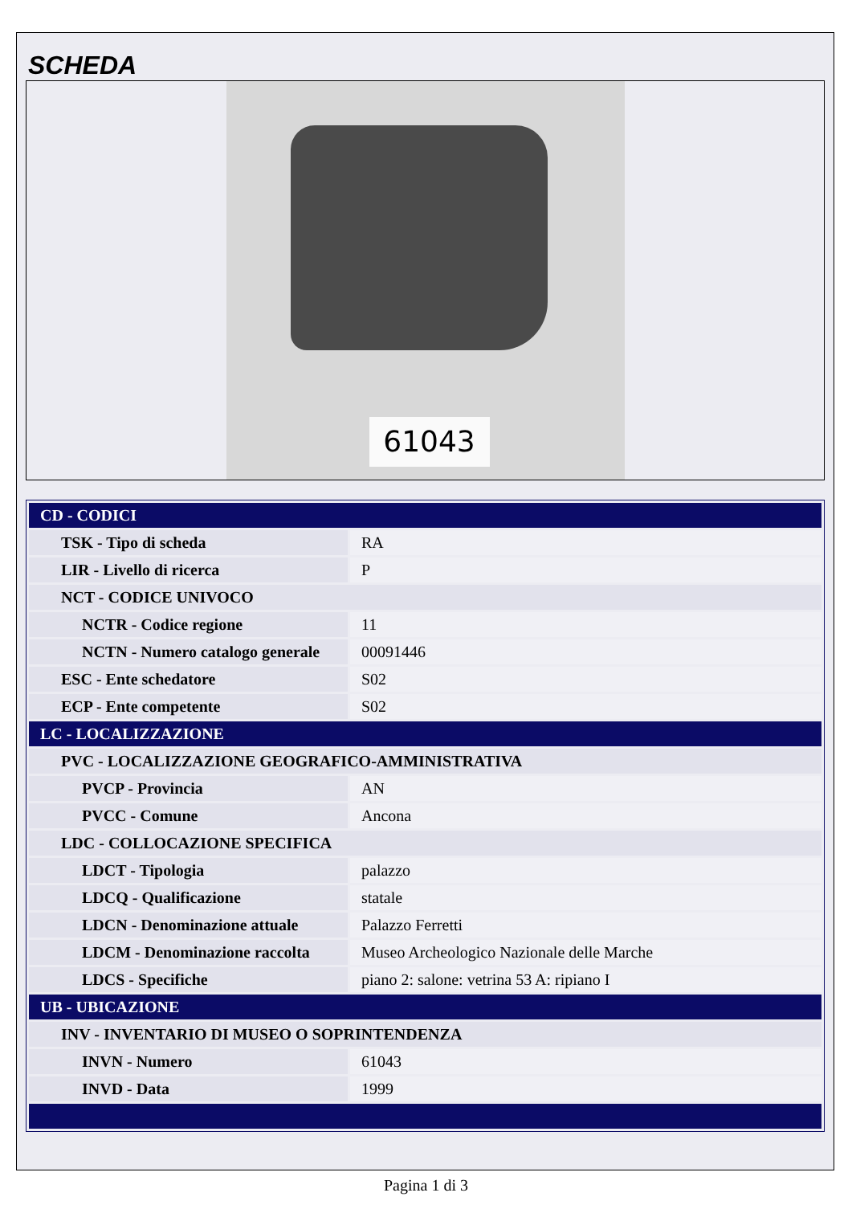SCHEDA
61043
| CD - CODICI | |
| TSK - Tipo di scheda | RA |
| LIR - Livello di ricerca | P |
| NCT - CODICE UNIVOCO | |
| NCTR - Codice regione | 11 |
| NCTN - Numero catalogo generale | 00091446 |
| ESC - Ente schedatore | S02 |
| ECP - Ente competente | S02 |
| LC - LOCALIZZAZIONE | |
| PVC - LOCALIZZAZIONE GEOGRAFICO-AMMINISTRATIVA | |
| PVCP - Provincia | AN |
| PVCC - Comune | Ancona |
| LDC - COLLOCAZIONE SPECIFICA | |
| LDCT - Tipologia | palazzo |
| LDCQ - Qualificazione | statale |
| LDCN - Denominazione attuale | Palazzo Ferretti |
| LDCM - Denominazione raccolta | Museo Archeologico Nazionale delle Marche |
| LDCS - Specifiche | piano 2: salone: vetrina 53 A: ripiano I |
| UB - UBICAZIONE | |
| INV - INVENTARIO DI MUSEO O SOPRINTENDENZA | |
| INVN - Numero | 61043 |
| INVD - Data | 1999 |
Pagina 1 di 3